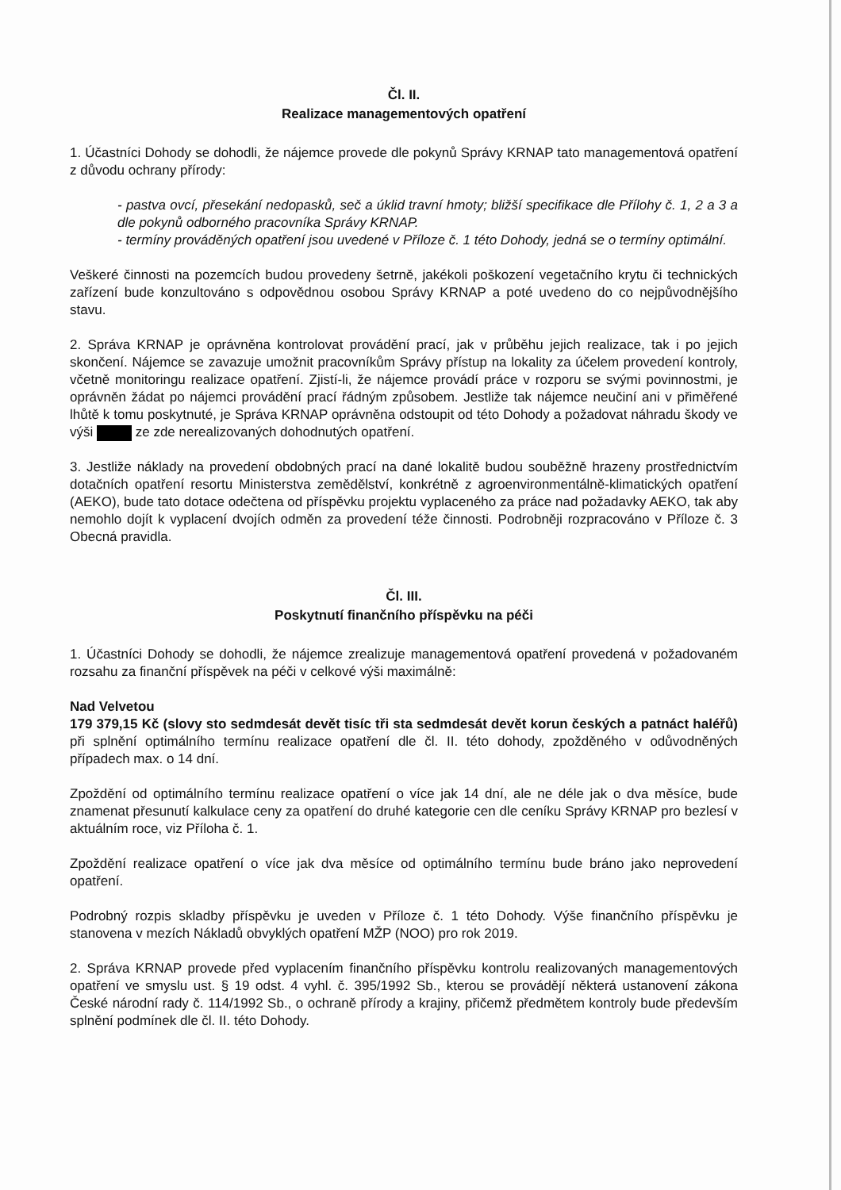Čl. II.
Realizace managementových opatření
1. Účastníci Dohody se dohodli, že nájemce provede dle pokynů Správy KRNAP tato managementová opatření z důvodu ochrany přírody:
- pastva ovcí, přesekání nedopasků, seč a úklid travní hmoty; bližší specifikace dle Přílohy č. 1, 2 a 3 a dle pokynů odborného pracovníka Správy KRNAP.
- termíny prováděných opatření jsou uvedené v Příloze č. 1 této Dohody, jedná se o termíny optimální.
Veškeré činnosti na pozemcích budou provedeny šetrně, jakékoli poškození vegetačního krytu či technických zařízení bude konzultováno s odpovědnou osobou Správy KRNAP a poté uvedeno do co nejpůvodnějšího stavu.
2. Správa KRNAP je oprávněna kontrolovat provádění prací, jak v průběhu jejich realizace, tak i po jejich skončení. Nájemce se zavazuje umožnit pracovníkům Správy přístup na lokality za účelem provedení kontroly, včetně monitoringu realizace opatření. Zjistí-li, že nájemce provádí práce v rozporu se svými povinnostmi, je oprávněn žádat po nájemci provádění prací řádným způsobem. Jestliže tak nájemce neučiní ani v přiměřené lhůtě k tomu poskytnuté, je Správa KRNAP oprávněna odstoupit od této Dohody a požadovat náhradu škody ve výši ze zde nerealizovaných dohodnutých opatření.
3. Jestliže náklady na provedení obdobných prací na dané lokalitě budou souběžně hrazeny prostřednictvím dotačních opatření resortu Ministerstva zemědělství, konkrétně z agroenvironmentálně-klimatických opatření (AEKO), bude tato dotace odečtena od příspěvku projektu vyplaceného za práce nad požadavky AEKO, tak aby nemohlo dojít k vyplacení dvojích odměn za provedení téže činnosti. Podrobněji rozpracováno v Příloze č. 3 Obecná pravidla.
Čl. III.
Poskytnutí finančního příspěvku na péči
1. Účastníci Dohody se dohodli, že nájemce zrealizuje managementová opatření provedená v požadovaném rozsahu za finanční příspěvek na péči v celkové výši maximálně:
Nad Velvetou
179 379,15 Kč (slovy sto sedmdesát devět tisíc tři sta sedmdesát devět korun českých a patnáct haléřů) při splnění optimálního termínu realizace opatření dle čl. II. této dohody, zpožděného v odůvodněných případech max. o 14 dní.
Zpoždění od optimálního termínu realizace opatření o více jak 14 dní, ale ne déle jak o dva měsíce, bude znamenat přesunutí kalkulace ceny za opatření do druhé kategorie cen dle ceníku Správy KRNAP pro bezlesí v aktuálním roce, viz Příloha č. 1.
Zpoždění realizace opatření o více jak dva měsíce od optimálního termínu bude bráno jako neprovedení opatření.
Podrobný rozpis skladby příspěvku je uveden v Příloze č. 1 této Dohody. Výše finančního příspěvku je stanovena v mezích Nákladů obvyklých opatření MŽP (NOO) pro rok 2019.
2. Správa KRNAP provede před vyplacením finančního příspěvku kontrolu realizovaných managementových opatření ve smyslu ust. § 19 odst. 4 vyhl. č. 395/1992 Sb., kterou se provádějí některá ustanovení zákona České národní rady č. 114/1992 Sb., o ochraně přírody a krajiny, přičemž předmětem kontroly bude především splnění podmínek dle čl. II. této Dohody.